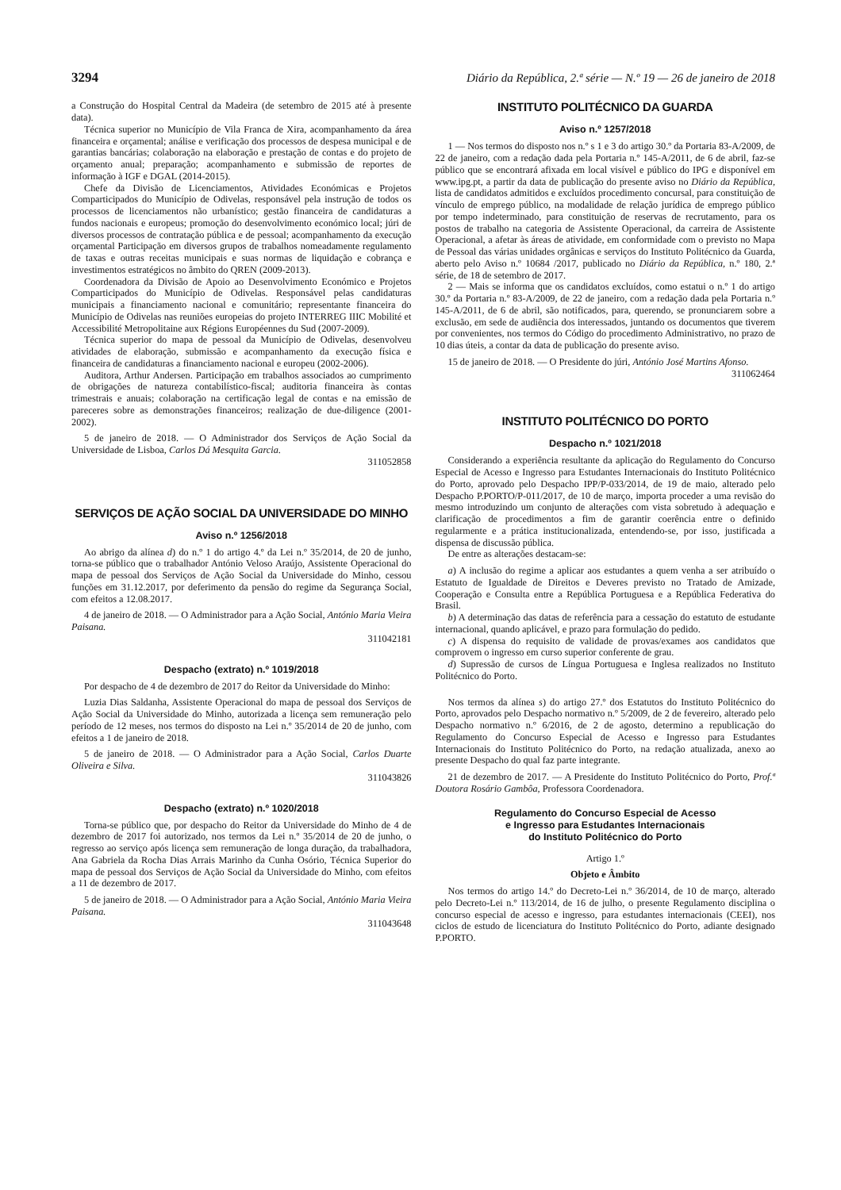3294 Diário da República, 2.ª série — N.º 19 — 26 de janeiro de 2018
a Construção do Hospital Central da Madeira (de setembro de 2015 até à presente data).
Técnica superior no Município de Vila Franca de Xira, acompanhamento da área financeira e orçamental; análise e verificação dos processos de despesa municipal e de garantias bancárias; colaboração na elaboração e prestação de contas e do projeto de orçamento anual; preparação; acompanhamento e submissão de reportes de informação à IGF e DGAL (2014-2015).
Chefe da Divisão de Licenciamentos, Atividades Económicas e Projetos Comparticipados do Município de Odivelas, responsável pela instrução de todos os processos de licenciamentos não urbanístico; gestão financeira de candidaturas a fundos nacionais e europeus; promoção do desenvolvimento económico local; júri de diversos processos de contratação pública e de pessoal; acompanhamento da execução orçamental Participação em diversos grupos de trabalhos nomeadamente regulamento de taxas e outras receitas municipais e suas normas de liquidação e cobrança e investimentos estratégicos no âmbito do QREN (2009-2013).
Coordenadora da Divisão de Apoio ao Desenvolvimento Económico e Projetos Comparticipados do Município de Odivelas. Responsável pelas candidaturas municipais a financiamento nacional e comunitário; representante financeira do Município de Odivelas nas reuniões europeias do projeto INTERREG IIIC Mobilité et Accessibilité Metropolitaine aux Régions Européennes du Sud (2007-2009).
Técnica superior do mapa de pessoal da Município de Odivelas, desenvolveu atividades de elaboração, submissão e acompanhamento da execução física e financeira de candidaturas a financiamento nacional e europeu (2002-2006).
Auditora, Arthur Andersen. Participação em trabalhos associados ao cumprimento de obrigações de natureza contabilístico-fiscal; auditoria financeira às contas trimestrais e anuais; colaboração na certificação legal de contas e na emissão de pareceres sobre as demonstrações financeiros; realização de due-diligence (2001-2002).
5 de janeiro de 2018. — O Administrador dos Serviços de Ação Social da Universidade de Lisboa, Carlos Dá Mesquita Garcia.
311052858
SERVIÇOS DE AÇÃO SOCIAL DA UNIVERSIDADE DO MINHO
Aviso n.º 1256/2018
Ao abrigo da alínea d) do n.º 1 do artigo 4.º da Lei n.º 35/2014, de 20 de junho, torna-se público que o trabalhador António Veloso Araújo, Assistente Operacional do mapa de pessoal dos Serviços de Ação Social da Universidade do Minho, cessou funções em 31.12.2017, por deferimento da pensão do regime da Segurança Social, com efeitos a 12.08.2017.
4 de janeiro de 2018. — O Administrador para a Ação Social, António Maria Vieira Paisana.
311042181
Despacho (extrato) n.º 1019/2018
Por despacho de 4 de dezembro de 2017 do Reitor da Universidade do Minho:
Luzia Dias Saldanha, Assistente Operacional do mapa de pessoal dos Serviços de Ação Social da Universidade do Minho, autorizada a licença sem remuneração pelo período de 12 meses, nos termos do disposto na Lei n.º 35/2014 de 20 de junho, com efeitos a 1 de janeiro de 2018.
5 de janeiro de 2018. — O Administrador para a Ação Social, Carlos Duarte Oliveira e Silva.
311043826
Despacho (extrato) n.º 1020/2018
Torna-se público que, por despacho do Reitor da Universidade do Minho de 4 de dezembro de 2017 foi autorizado, nos termos da Lei n.º 35/2014 de 20 de junho, o regresso ao serviço após licença sem remuneração de longa duração, da trabalhadora, Ana Gabriela da Rocha Dias Arrais Marinho da Cunha Osório, Técnica Superior do mapa de pessoal dos Serviços de Ação Social da Universidade do Minho, com efeitos a 11 de dezembro de 2017.
5 de janeiro de 2018. — O Administrador para a Ação Social, António Maria Vieira Paisana.
311043648
INSTITUTO POLITÉCNICO DA GUARDA
Aviso n.º 1257/2018
1 — Nos termos do disposto nos n.º s 1 e 3 do artigo 30.º da Portaria 83-A/2009, de 22 de janeiro, com a redação dada pela Portaria n.º 145-A/2011, de 6 de abril, faz-se público que se encontrará afixada em local visível e público do IPG e disponível em www.ipg.pt, a partir da data de publicação do presente aviso no Diário da República, lista de candidatos admitidos e excluídos procedimento concursal, para constituição de vínculo de emprego público, na modalidade de relação jurídica de emprego público por tempo indeterminado, para constituição de reservas de recrutamento, para os postos de trabalho na categoria de Assistente Operacional, da carreira de Assistente Operacional, a afetar às áreas de atividade, em conformidade com o previsto no Mapa de Pessoal das várias unidades orgânicas e serviços do Instituto Politécnico da Guarda, aberto pelo Aviso n.º 10684 /2017, publicado no Diário da República, n.º 180, 2.ª série, de 18 de setembro de 2017.
2 — Mais se informa que os candidatos excluídos, como estatui o n.º 1 do artigo 30.º da Portaria n.º 83-A/2009, de 22 de janeiro, com a redação dada pela Portaria n.º 145-A/2011, de 6 de abril, são notificados, para, querendo, se pronunciarem sobre a exclusão, em sede de audiência dos interessados, juntando os documentos que tiverem por convenientes, nos termos do Código do procedimento Administrativo, no prazo de 10 dias úteis, a contar da data de publicação do presente aviso.
15 de janeiro de 2018. — O Presidente do júri, António José Martins Afonso.
311062464
INSTITUTO POLITÉCNICO DO PORTO
Despacho n.º 1021/2018
Considerando a experiência resultante da aplicação do Regulamento do Concurso Especial de Acesso e Ingresso para Estudantes Internacionais do Instituto Politécnico do Porto, aprovado pelo Despacho IPP/P-033/2014, de 19 de maio, alterado pelo Despacho P.PORTO/P-011/2017, de 10 de março, importa proceder a uma revisão do mesmo introduzindo um conjunto de alterações com vista sobretudo à adequação e clarificação de procedimentos a fim de garantir coerência entre o definido regularmente e a prática institucionalizada, entendendo-se, por isso, justificada a dispensa de discussão pública.
De entre as alterações destacam-se:
a) A inclusão do regime a aplicar aos estudantes a quem venha a ser atribuído o Estatuto de Igualdade de Direitos e Deveres previsto no Tratado de Amizade, Cooperação e Consulta entre a República Portuguesa e a República Federativa do Brasil.
b) A determinação das datas de referência para a cessação do estatuto de estudante internacional, quando aplicável, e prazo para formulação do pedido.
c) A dispensa do requisito de validade de provas/exames aos candidatos que comprovem o ingresso em curso superior conferente de grau.
d) Supressão de cursos de Língua Portuguesa e Inglesa realizados no Instituto Politécnico do Porto.
Nos termos da alínea s) do artigo 27.º dos Estatutos do Instituto Politécnico do Porto, aprovados pelo Despacho normativo n.º 5/2009, de 2 de fevereiro, alterado pelo Despacho normativo n.º 6/2016, de 2 de agosto, determino a republicação do Regulamento do Concurso Especial de Acesso e Ingresso para Estudantes Internacionais do Instituto Politécnico do Porto, na redação atualizada, anexo ao presente Despacho do qual faz parte integrante.
21 de dezembro de 2017. — A Presidente do Instituto Politécnico do Porto, Prof.ª Doutora Rosário Gambôa, Professora Coordenadora.
Regulamento do Concurso Especial de Acesso
e Ingresso para Estudantes Internacionais
do Instituto Politécnico do Porto
Artigo 1.º
Objeto e Âmbito
Nos termos do artigo 14.º do Decreto-Lei n.º 36/2014, de 10 de março, alterado pelo Decreto-Lei n.º 113/2014, de 16 de julho, o presente Regulamento disciplina o concurso especial de acesso e ingresso, para estudantes internacionais (CEEI), nos ciclos de estudo de licenciatura do Instituto Politécnico do Porto, adiante designado P.PORTO.